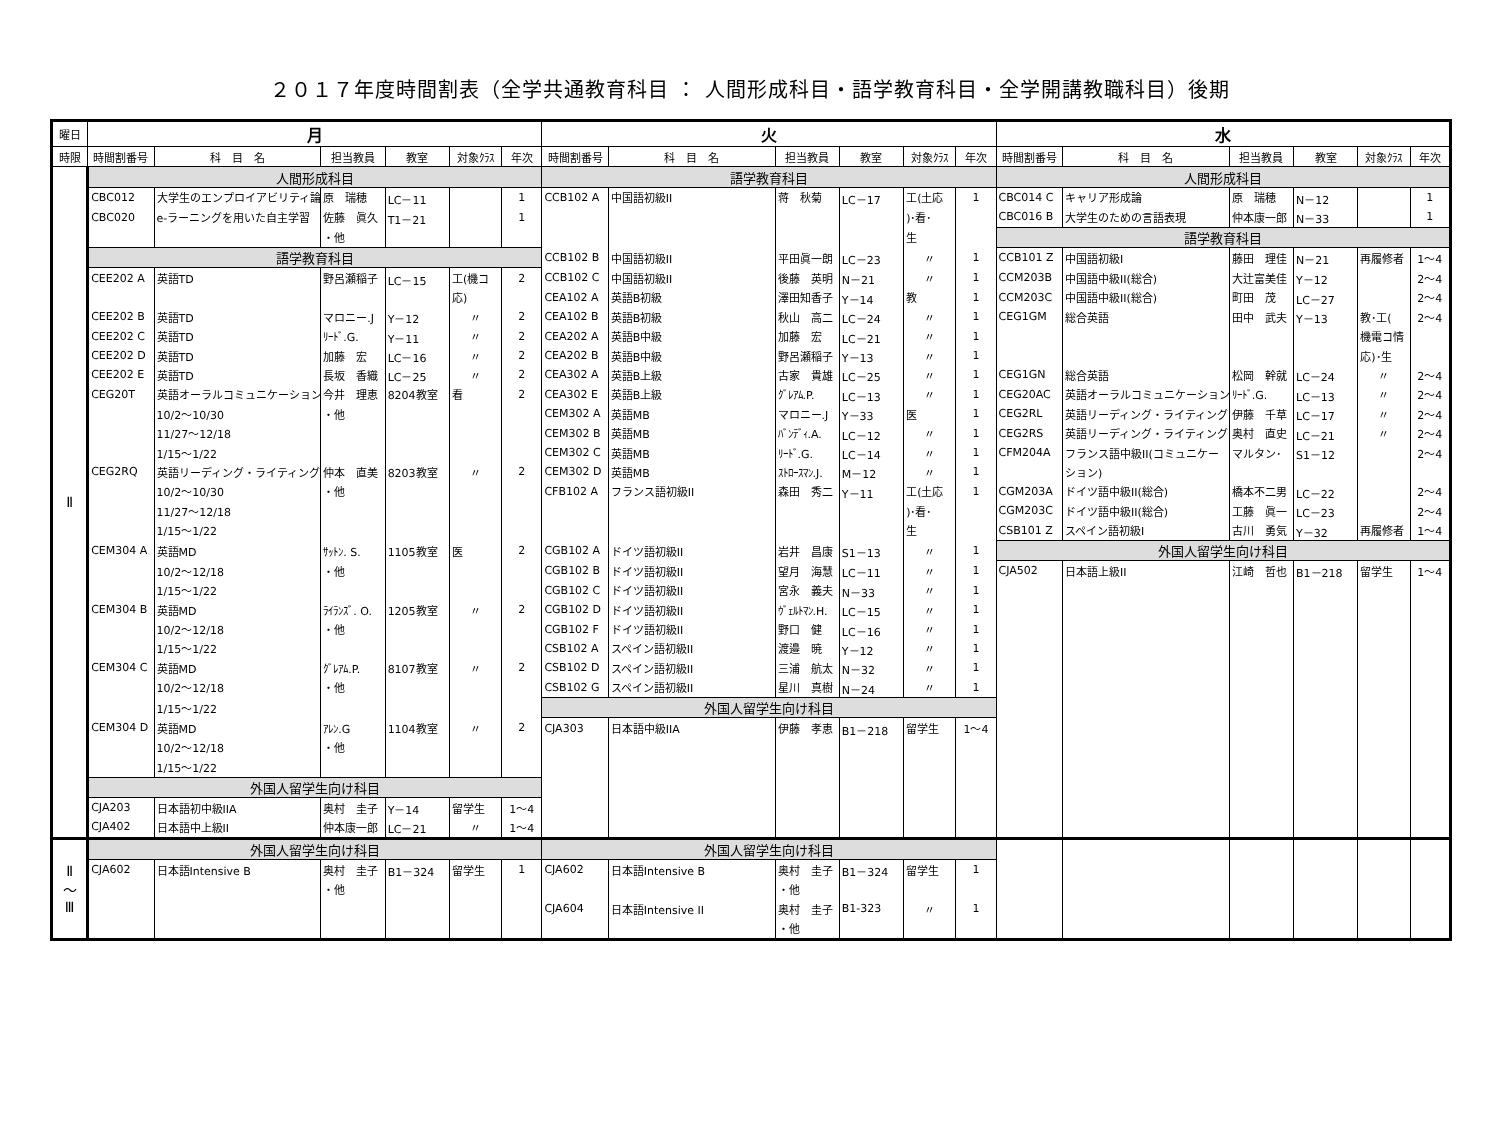２０１７年度時間割表（全学共通教育科目 ： 人間形成科目・語学教育科目・全学開講教職科目）後期
| 曜日 | 月 | | | | | | 火 | | | | | | 水 | | | | | |
| --- | --- | --- | --- | --- | --- | --- | --- | --- | --- | --- | --- | --- | --- | --- | --- | --- | --- | --- |
| 時限 | 時間割番号 | 科 目 名 | 担当教員 | 教室 | 対象ｸﾗｽ | 年次 | 時間割番号 | 科 目 名 | 担当教員 | 教室 | 対象ｸﾗｽ | 年次 | 時間割番号 | 科 目 名 | 担当教員 | 教室 | 対象ｸﾗｽ | 年次 |
| Ⅱ | 人間形成科目 | | | | | | 語学教育科目 | | | | | | 人間形成科目 | | | | | |
| | CBC012 | 大学生のエンプロイアビリティ論 | 原 瑞穂 | LC－11 | | 1 | CCB102 A | 中国語初級II | 蒋 秋菊 | LC－17 | 工(土応 | 1 | CBC014 C | キャリア形成論 | 原 瑞穂 | N－12 | | 1 |
| | CBC020 | e-ラーニングを用いた自主学習 | 佐藤 眞久 | T1－21 | | 1 | | | | | )･看･ | | CBC016 B | 大学生のための言語表現 | 仲本康一郎 | N－33 | | 1 |
| | | | ・他 | | | | | | | | 生 | | 語学教育科目 | | | | | |
| | 語学教育科目 | | | | | | CCB102 B | 中国語初級II | 平田眞一朗 | LC－23 | 〃 | 1 | CCB101 Z | 中国語初級I | 藤田 理佳 | N－21 | 再履修者 | 1～4 |
| | CEE202 A | 英語TD | 野呂瀬稲子 | LC－15 | 工(機コ | 2 | CCB102 C | 中国語初級II | 後藤 英明 | N－21 | 〃 | 1 | CCM203B | 中国語中級II(総合) | 大辻富美佳 | Y－12 | | 2～4 |
| | | | | | 応) | | CEA102 A | 英語B初級 | 澤田知香子 | Y－14 | 教 | 1 | CCM203C | 中国語中級II(総合) | 町田 茂 | LC－27 | | 2～4 |
| | CEE202 B | 英語TD | マロニー.J | Y－12 | 〃 | 2 | CEA102 B | 英語B初級 | 秋山 高二 | LC－24 | 〃 | 1 | CEG1GM | 総合英語 | 田中 武夫 | Y－13 | 教･工( | 2～4 |
| | CEE202 C | 英語TD | ﾘｰﾄﾞ.G. | Y－11 | 〃 | 2 | CEA202 A | 英語B中級 | 加藤 宏 | LC－21 | 〃 | 1 | | | | | 機電コ情 | |
| | CEE202 D | 英語TD | 加藤 宏 | LC－16 | 〃 | 2 | CEA202 B | 英語B中級 | 野呂瀬稲子 | Y－13 | 〃 | 1 | | | | | 応)･生 | |
| | CEE202 E | 英語TD | 長坂 香織 | LC－25 | 〃 | 2 | CEA302 A | 英語B上級 | 古家 貴雄 | LC－25 | 〃 | 1 | CEG1GN | 総合英語 | 松岡 幹就 | LC－24 | 〃 | 2～4 |
| | CEG20T | 英語オーラルコミュニケーション | 今井 理恵 | 8204教室 | 看 | 2 | CEA302 E | 英語B上級 | ｸﾞﾚｱﾑ.P. | LC－13 | 〃 | 1 | CEG20AC | 英語オーラルコミュニケーション | ﾘｰﾄﾞ.G. | LC－13 | 〃 | 2～4 |
| | | 10/2～10/30 | ・他 | | | | CEM302 A | 英語MB | マロニー.J | Y－33 | 医 | 1 | CEG2RL | 英語リーディング・ライティング | 伊藤 千草 | LC－17 | 〃 | 2～4 |
| | | 11/27～12/18 | | | | | CEM302 B | 英語MB | ﾊﾞﾝﾃﾞｨ.A. | LC－12 | 〃 | 1 | CEG2RS | 英語リーディング・ライティング | 奥村 直史 | LC－21 | 〃 | 2～4 |
| | | 1/15～1/22 | | | | | CEM302 C | 英語MB | ﾘｰﾄﾞ.G. | LC－14 | 〃 | 1 | CFM204A | フランス語中級II(コミュニケー | マルタン･ | S1－12 | | 2～4 |
| | CEG2RQ | 英語リーディング・ライティング | 仲本 直美 | 8203教室 | 〃 | 2 | CEM302 D | 英語MB | ｽﾄﾛｰｽﾏﾝ.J. | M－12 | 〃 | 1 | | ション) | | | | |
| | | 10/2～10/30 | ・他 | | | | CFB102 A | フランス語初級II | 森田 秀二 | Y－11 | 工(土応 | 1 | CGM203A | ドイツ語中級II(総合) | 橋本不二男 | LC－22 | | 2～4 |
| | | 11/27～12/18 | | | | | | | | | )･看･ | | CGM203C | ドイツ語中級II(総合) | 工藤 眞一 | LC－23 | | 2～4 |
| | | 1/15～1/22 | | | | | | | | | 生 | | CSB101 Z | スペイン語初級I | 古川 勇気 | Y－32 | 再履修者 | 1～4 |
| | CEM304 A | 英語MD | ｻｯﾄﾝ. S. | 1105教室 | 医 | 2 | CGB102 A | ドイツ語初級II | 岩井 昌康 | S1－13 | 〃 | 1 | 外国人留学生向け科目 | | | | | |
| | | 10/2～12/18 | ・他 | | | | CGB102 B | ドイツ語初級II | 望月 海慧 | LC－11 | 〃 | 1 | CJA502 | 日本語上級II | 江崎 哲也 | B1－218 | 留学生 | 1～4 |
| | | 1/15～1/22 | | | | | CGB102 C | ドイツ語初級II | 宮永 義夫 | N－33 | 〃 | 1 | | | | | | |
| | CEM304 B | 英語MD | ﾗｲﾗﾝｽﾞ. O. | 1205教室 | 〃 | 2 | CGB102 D | ドイツ語初級II | ｳﾞｪﾙﾄﾏﾝ.H. | LC－15 | 〃 | 1 | | | | | | |
| | | 10/2～12/18 | ・他 | | | | CGB102 F | ドイツ語初級II | 野口 健 | LC－16 | 〃 | 1 | | | | | | |
| | | 1/15～1/22 | | | | | CSB102 A | スペイン語初級II | 渡邉 暁 | Y－12 | 〃 | 1 | | | | | | |
| | CEM304 C | 英語MD | ｸﾞﾚｱﾑ.P. | 8107教室 | 〃 | 2 | CSB102 D | スペイン語初級II | 三浦 航太 | N－32 | 〃 | 1 | | | | | | |
| | | 10/2～12/18 | ・他 | | | | CSB102 G | スペイン語初級II | 星川 真樹 | N－24 | 〃 | 1 | | | | | | |
| | | 1/15～1/22 | | | | | 外国人留学生向け科目 | | | | | | | | | | | |
| | CEM304 D | 英語MD | ｱﾚﾝ.G | 1104教室 | 〃 | 2 | CJA303 | 日本語中級IIA | 伊藤 孝恵 | B1－218 | 留学生 | 1～4 | | | | | | |
| | | 10/2～12/18 | ・他 | | | | | | | | | | | | | | | |
| | | 1/15～1/22 | | | | | | | | | | | | | | | | |
| | 外国人留学生向け科目 | | | | | | | | | | | | | | | | | |
| | CJA203 | 日本語初中級IIA | 奥村 圭子 | Y－14 | 留学生 | 1～4 | | | | | | | | | | | | |
| | CJA402 | 日本語中上級II | 仲本康一郎 | LC－21 | 〃 | 1～4 | | | | | | | | | | | | |
| Ⅱ ～ Ⅲ | 外国人留学生向け科目 | | | | | | 外国人留学生向け科目 | | | | | | | | | | | |
| | CJA602 | 日本語Intensive B | 奥村 圭子 | B1－324 | 留学生 | 1 | CJA602 | 日本語Intensive B | 奥村 圭子 | B1－324 | 留学生 | 1 | | | | | | |
| | | | ・他 | | | | | | ・他 | | | | | | | | | |
| | | | | | | | CJA604 | 日本語Intensive II | 奥村 圭子 | B1-323 | 〃 | 1 | | | | | | |
| | | | | | | | | | ・他 | | | | | | | | | |